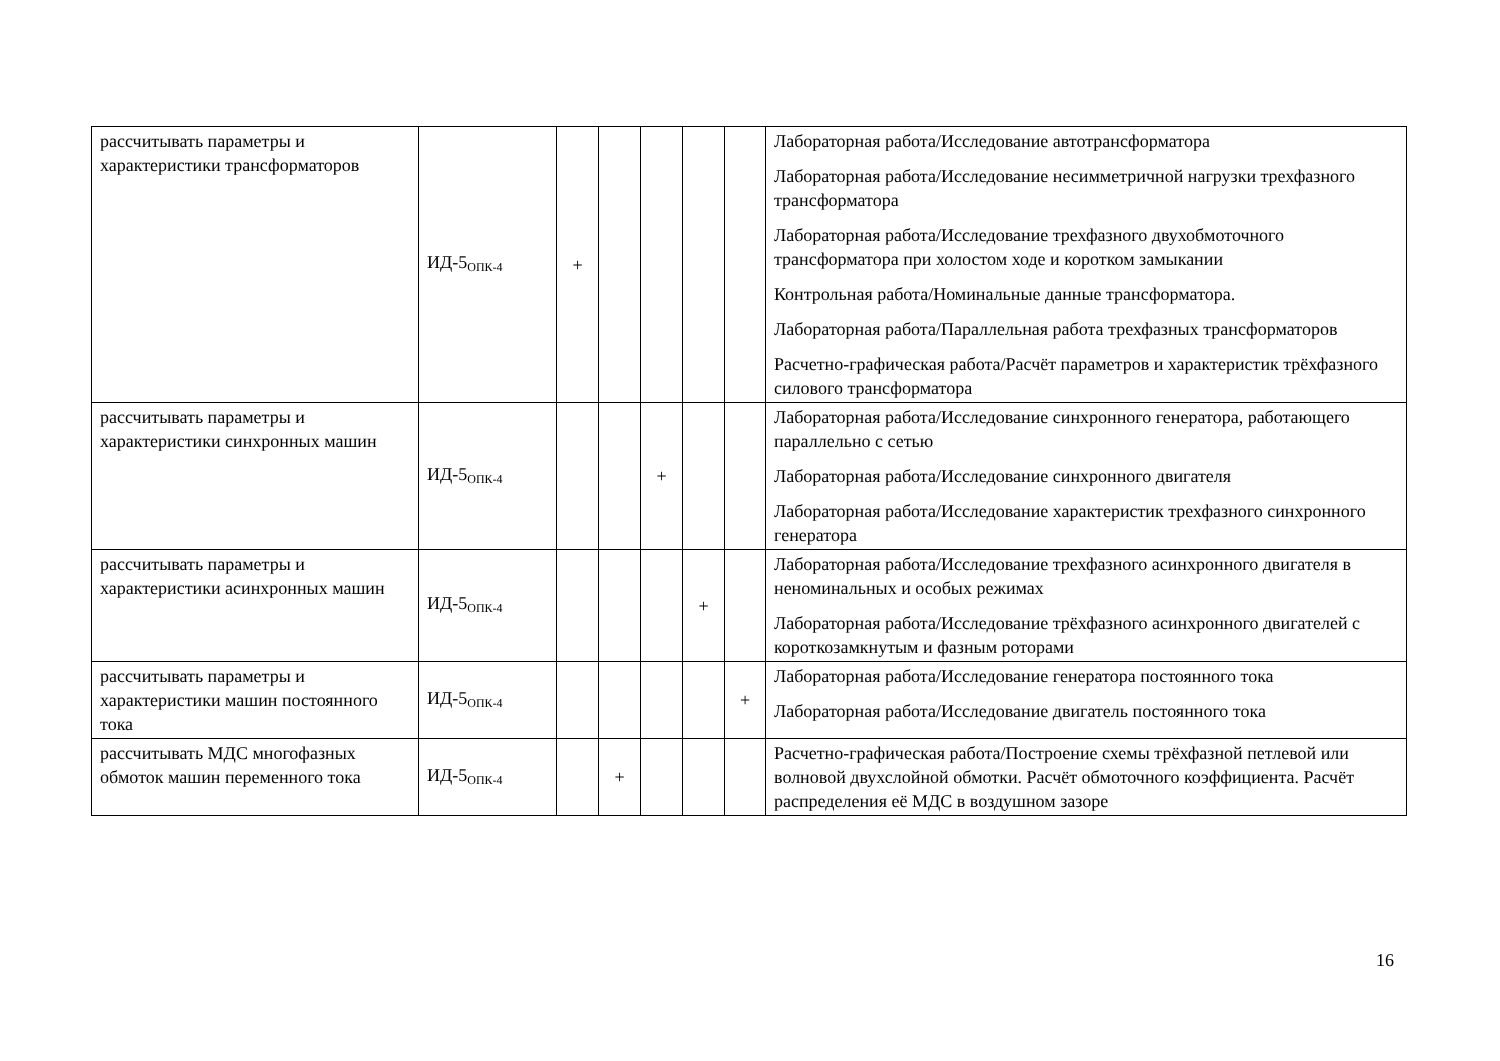| рассчитывать параметры и характеристики трансформаторов | ИД-5<sub>ОПК-4</sub> | + | | | | | Лабораторная работа/Исследование автотрансформатора Лабораторная работа/Исследование несимметричной нагрузки трехфазного трансформатора Лабораторная работа/Исследование трехфазного двухобмоточного трансформатора при холостом ходе и коротком замыкании Контрольная работа/Номинальные данные трансформатора. Лабораторная работа/Параллельная работа трехфазных трансформаторов Расчетно-графическая работа/Расчёт параметров и характеристик трёхфазного силового трансформатора |
| рассчитывать параметры и характеристики синхронных машин | ИД-5<sub>ОПК-4</sub> | | | + | | | Лабораторная работа/Исследование синхронного генератора, работающего параллельно с сетью Лабораторная работа/Исследование синхронного двигателя Лабораторная работа/Исследование характеристик трехфазного синхронного генератора |
| рассчитывать параметры и характеристики асинхронных машин | ИД-5<sub>ОПК-4</sub> | | | | + | | Лабораторная работа/Исследование трехфазного асинхронного двигателя в неноминальных и особых режимах Лабораторная работа/Исследование трёхфазного асинхронного двигателей с короткозамкнутым и фазным роторами |
| рассчитывать параметры и характеристики машин постоянного тока | ИД-5<sub>ОПК-4</sub> | | | | | + | Лабораторная работа/Исследование генератора постоянного тока Лабораторная работа/Исследование двигатель постоянного тока |
| рассчитывать МДС многофазных обмоток машин переменного тока | ИД-5<sub>ОПК-4</sub> | | + | | | | Расчетно-графическая работа/Построение схемы трёхфазной петлевой или волновой двухслойной обмотки. Расчёт обмоточного коэффициента. Расчёт распределения её МДС в воздушном зазоре |
16